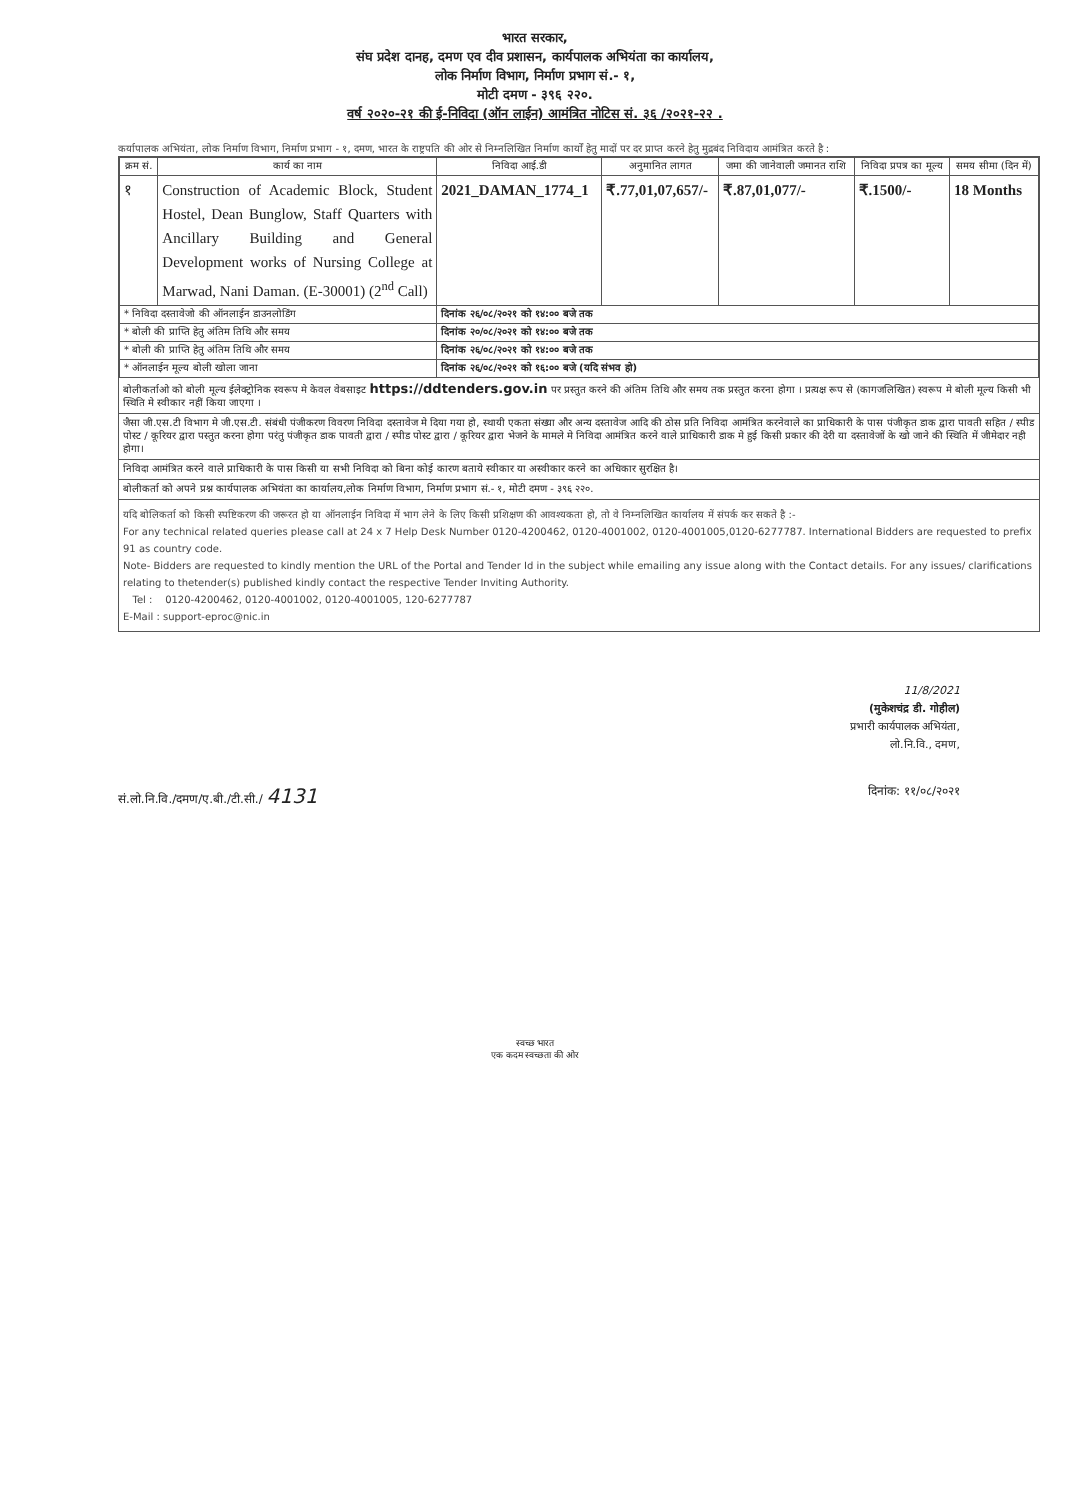भारत सरकार,
संघ प्रदेश दानह, दमण एव दीव प्रशासन, कार्यपालक अभियंता का कार्यालय,
लोक निर्माण विभाग, निर्माण प्रभाग सं.- १,
मोटी दमण - ३९६ २२०.
वर्ष २०२०-२१ की ई-निविदा (ऑन लाईन) आमंत्रित नोटिस सं. ३६ /२०२१-२२ .
कर्यापालक अभियंता, लोक निर्माण विभाग, निर्माण प्रभाग - १, दमण, भारत के राष्ट्रपति की ओर से निम्नलिखित निर्माण कार्यों हेतु मादों पर दर प्राप्त करने हेतु मुद्रबंद निविदाय आमंत्रित करते है :
| क्रम सं. | कार्य का नाम | निविदा आई.डी | अनुमानित लागत | जमा की जानेवाली जमानत राशि | निविदा प्रपत्र का मूल्य | समय सीमा (दिन में) |
| --- | --- | --- | --- | --- | --- | --- |
| १ | Construction of Academic Block, Student Hostel, Dean Bunglow, Staff Quarters with Ancillary Building and General Development works of Nursing College at Marwad, Nani Daman. (E-30001) (2<sup>nd</sup> Call) | 2021_DAMAN_1774_1 | ₹.77,01,07,657/- | ₹.87,01,077/- | ₹.1500/- | 18 Months |
| * निविदा दस्तावेजो की ऑनलाईन डाउनलोडिंग | | दिनांक २६/०८/२०२१ को १४:०० बजे तक | | | | |
| * बोली की प्राप्ति हेतु अंतिम तिथि और समय | | दिनांक २०/०८/२०२१ को १४:०० बजे तक | | | | |
| * बोली की प्राप्ति हेतु अंतिम तिथि और समय | | दिनांक २६/०८/२०२१ को १४:०० बजे तक | | | | |
| * ऑनलाईन मूल्य बोली खोला जाना | | दिनांक २६/०८/२०२१ को १६:०० बजे (यदि संभव हो) | | | | |
बोलीकर्ताओ को बोली मूल्य ईलेक्ट्रोनिक स्वरूप मे केवल वेबसाइट https://ddtenders.gov.in पर प्रस्तुत करने की अंतिम तिथि और समय तक प्रस्तुत करना होगा । प्रत्यक्ष रूप से (कागजलिखित) स्वरूप मे बोली मूल्य किसी भी स्थिति मे स्वीकार नहीं किया जाएगा ।
जैसा जी.एस.टी विभाग मे जी.एस.टी. संबंधी पंजीकरण विवरण निविदा दस्तावेज मे दिया गया हो, स्थायी एकता संख्या और अन्य दस्तावेज आदि की ठोस प्रति निविदा आमंत्रित करनेवाले का प्राधिकारी के पास पंजीकृत डाक द्वारा पावती सहित / स्पीड पोस्ट / कूरियर द्वारा पस्तुत करना होगा परंतु पंजीकृत डाक पावती द्वारा / स्पीड पोस्ट द्वारा / कूरियर द्वारा भेजने के मामले मे निविदा आमंत्रित करने वाले प्राधिकारी डाक मे हुई किसी प्रकार की देरी या दस्तावेजों के खो जाने की स्थिति में जीमेदार नही होगा।
निविदा आमंत्रित करने वाले प्राधिकारी के पास किसी या सभी निविदा को बिना कोई कारण बताये स्वीकार या अस्वीकार करने का अधिकार सुरक्षित है।
बोलीकर्ता को अपने प्रश्न कार्यपालक अभियंता का कार्यालय,लोक निर्माण विभाग, निर्माण प्रभाग सं.- १, मोटी दमण - ३९६ २२०.
यदि बोलिकर्ता को किसी स्पष्टिकरण की जरूरत हो या ऑनलाईन निविदा में भाग लेने के लिए किसी प्रशिक्षण की आवश्यकता हो, तो वे निम्नलिखित कार्यालय में संपर्क कर सकते है :-
For any technical related queries please call at 24 x 7 Help Desk Number 0120-4200462, 0120-4001002, 0120-4001005,0120-6277787. International Bidders are requested to prefix 91 as country code.
Note- Bidders are requested to kindly mention the URL of the Portal and Tender Id in the subject while emailing any issue along with the Contact details. For any issues/ clarifications relating to thetender(s) published kindly contact the respective Tender Inviting Authority.
Tel : 0120-4200462, 0120-4001002, 0120-4001005, 120-6277787
E-Mail : support-eproc@nic.in
11/8/2021
(मुकेशचंद्र डी. गोहील)
प्रभारी कार्यपालक अभियंता,
लो.नि.वि., दमण,
सं.लो.नि.वि./दमण/ए.बी./टी.सी./ 4131 दिनांक: ११/०८/२०२१
स्वच्छ भारत
एक कदम स्वच्छता की ओर